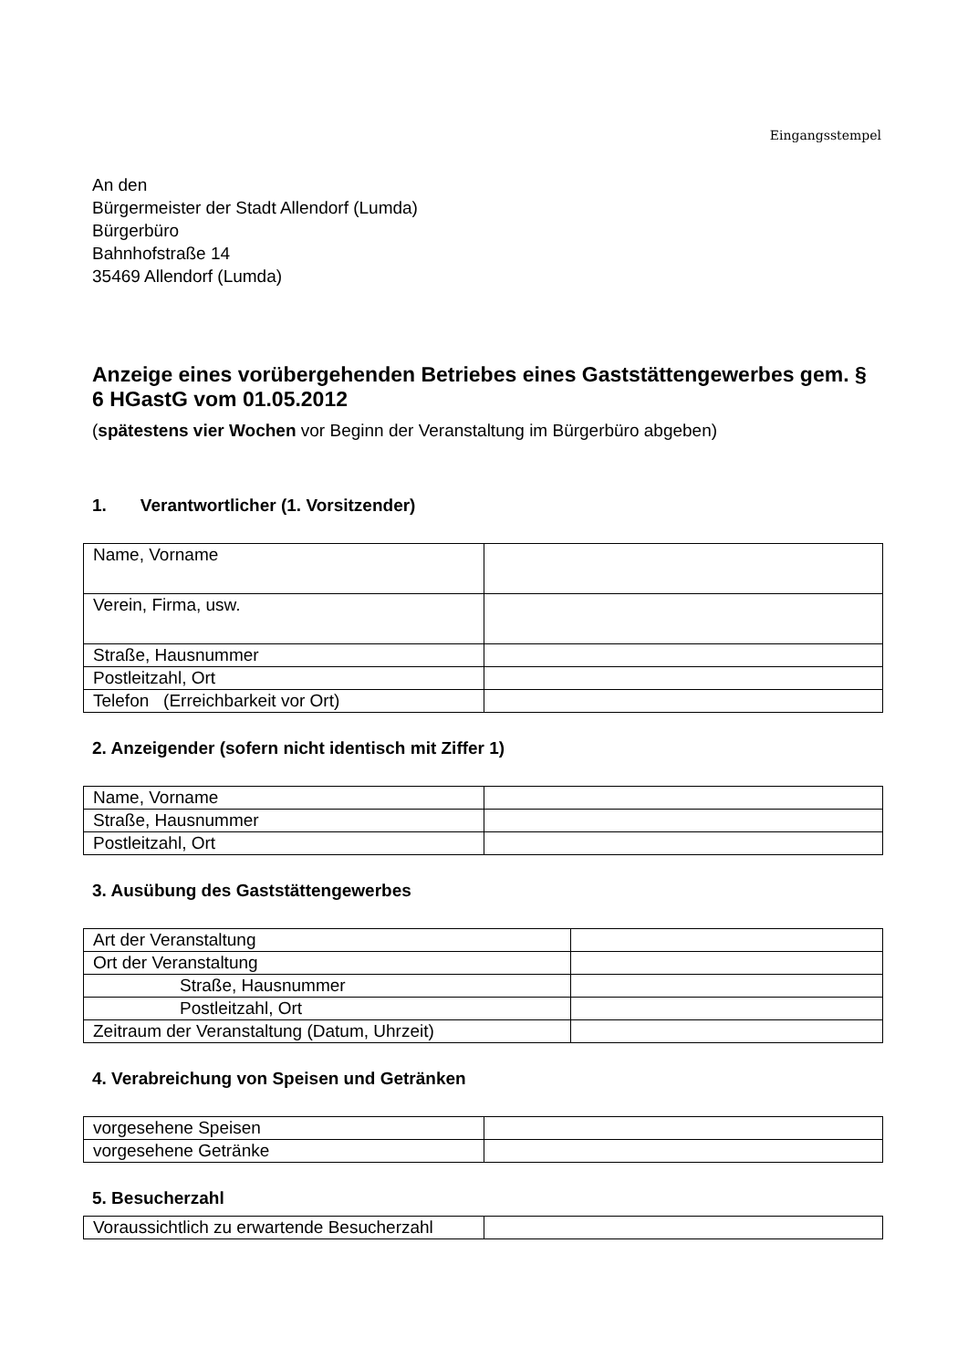Eingangsstempel
An den
Bürgermeister der Stadt Allendorf (Lumda)
Bürgerbüro
Bahnhofstraße 14
35469 Allendorf (Lumda)
Anzeige eines vorübergehenden Betriebes eines Gaststättengewerbes gem. § 6 HGastG vom 01.05.2012
(spätestens vier Wochen vor Beginn der Veranstaltung im Bürgerbüro abgeben)
1. Verantwortlicher (1. Vorsitzender)
| Name, Vorname | |
| Verein, Firma, usw. | |
| Straße, Hausnummer | |
| Postleitzahl, Ort | |
| Telefon (Erreichbarkeit vor Ort) | |
2. Anzeigender (sofern nicht identisch mit Ziffer 1)
| Name, Vorname | |
| Straße, Hausnummer | |
| Postleitzahl, Ort | |
3. Ausübung des Gaststättengewerbes
| Art der Veranstaltung | |
| Ort der Veranstaltung | |
| Straße, Hausnummer | |
| Postleitzahl, Ort | |
| Zeitraum der Veranstaltung (Datum, Uhrzeit) | |
4. Verabreichung von Speisen und Getränken
| vorgesehene Speisen | |
| vorgesehene Getränke | |
5. Besucherzahl
| Voraussichtlich zu erwartende Besucherzahl | |